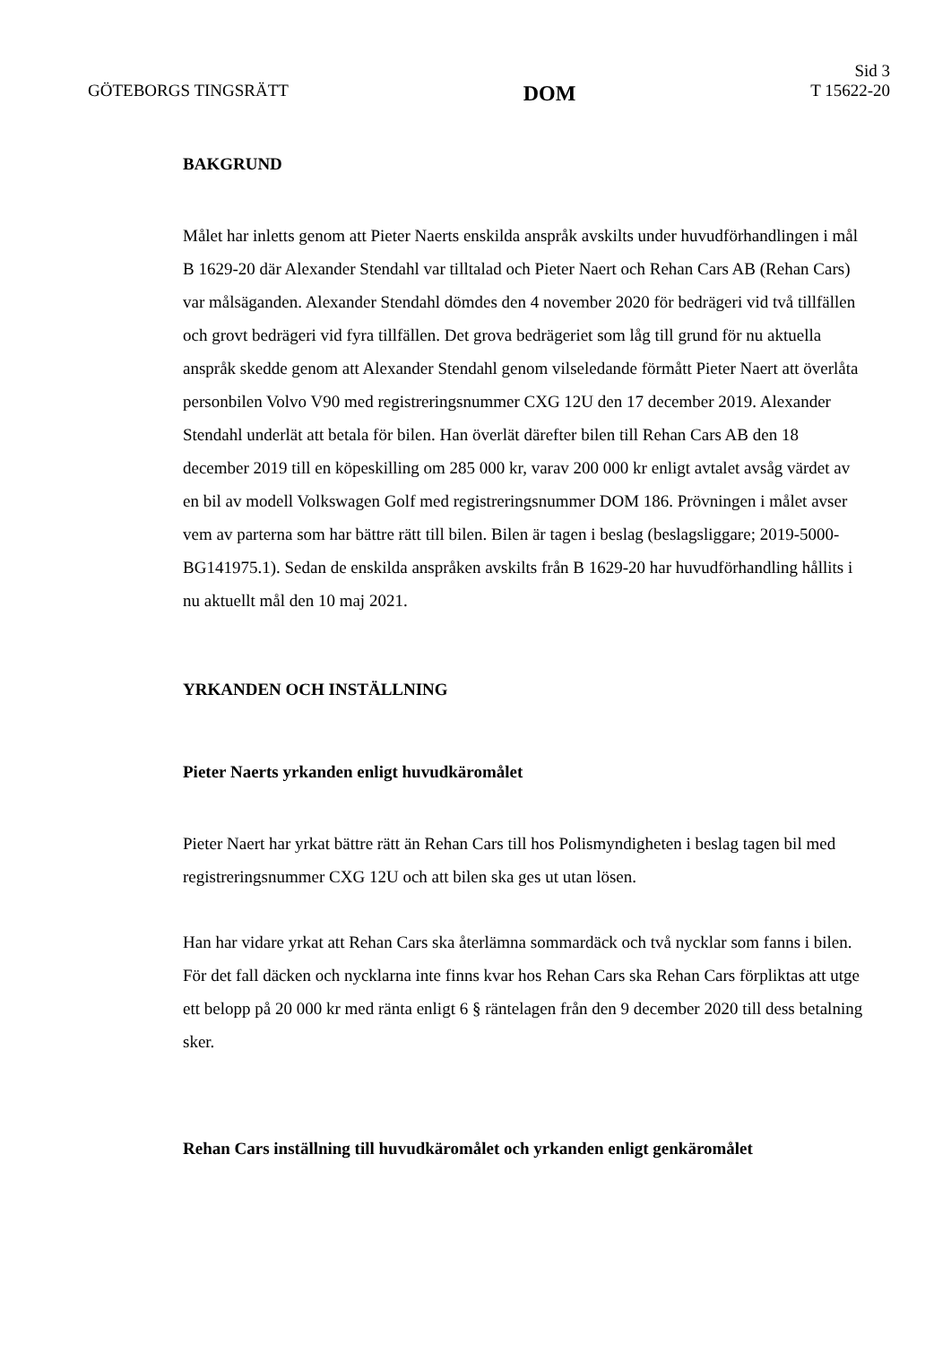GÖTEBORGS TINGSRÄTT
DOM
Sid 3
T 15622-20
BAKGRUND
Målet har inletts genom att Pieter Naerts enskilda anspråk avskilts under huvudförhandlingen i mål B 1629-20 där Alexander Stendahl var tilltalad och Pieter Naert och Rehan Cars AB (Rehan Cars) var målsäganden. Alexander Stendahl dömdes den 4 november 2020 för bedrägeri vid två tillfällen och grovt bedrägeri vid fyra tillfällen. Det grova bedrägeriet som låg till grund för nu aktuella anspråk skedde genom att Alexander Stendahl genom vilseledande förmått Pieter Naert att överlåta personbilen Volvo V90 med registreringsnummer CXG 12U den 17 december 2019. Alexander Stendahl underlät att betala för bilen. Han överlät därefter bilen till Rehan Cars AB den 18 december 2019 till en köpeskilling om 285 000 kr, varav 200 000 kr enligt avtalet avsåg värdet av en bil av modell Volkswagen Golf med registreringsnummer DOM 186. Prövningen i målet avser vem av parterna som har bättre rätt till bilen. Bilen är tagen i beslag (beslagsliggare; 2019-5000-BG141975.1). Sedan de enskilda anspråken avskilts från B 1629-20 har huvudförhandling hållits i nu aktuellt mål den 10 maj 2021.
YRKANDEN OCH INSTÄLLNING
Pieter Naerts yrkanden enligt huvudkäromålet
Pieter Naert har yrkat bättre rätt än Rehan Cars till hos Polismyndigheten i beslag tagen bil med registreringsnummer CXG 12U och att bilen ska ges ut utan lösen.
Han har vidare yrkat att Rehan Cars ska återlämna sommardäck och två nycklar som fanns i bilen. För det fall däcken och nycklarna inte finns kvar hos Rehan Cars ska Rehan Cars förpliktas att utge ett belopp på 20 000 kr med ränta enligt 6 § räntelagen från den 9 december 2020 till dess betalning sker.
Rehan Cars inställning till huvudkäromålet och yrkanden enligt genkäromålet